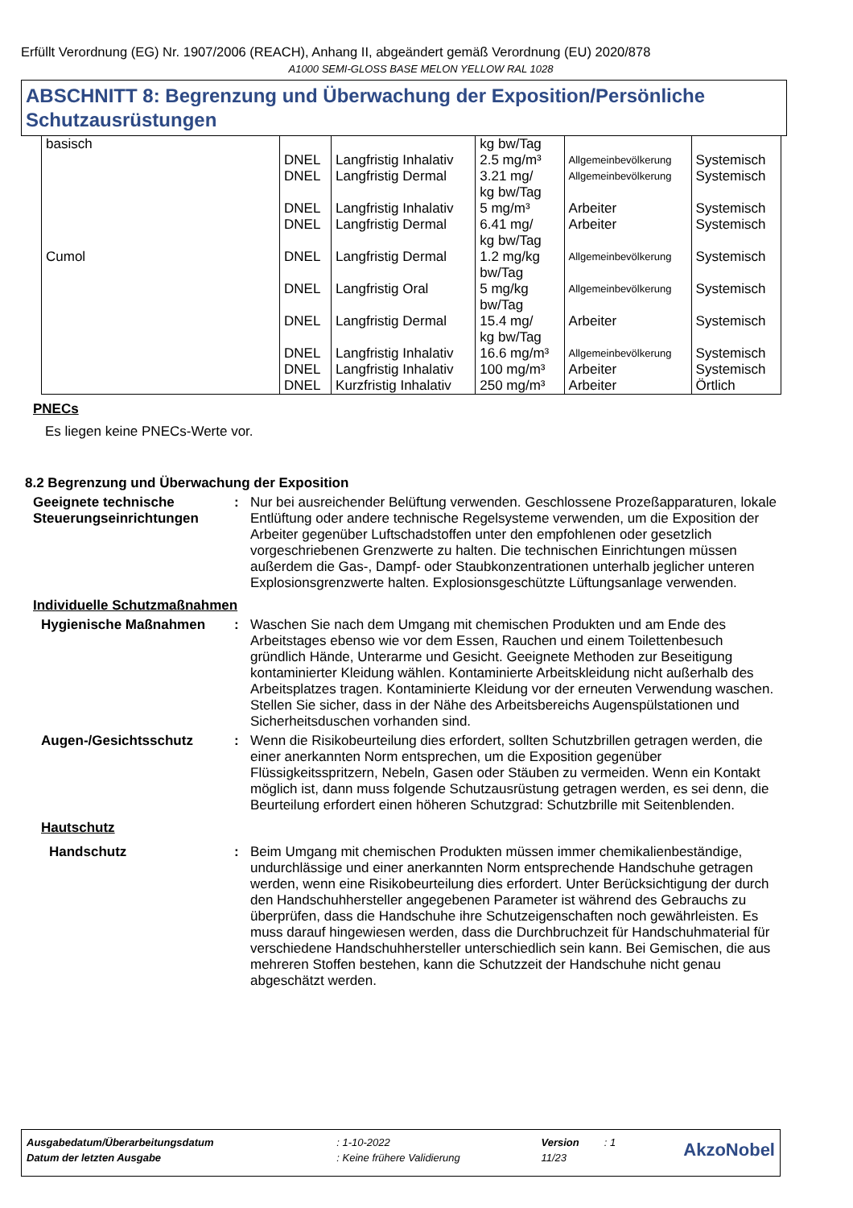Erfüllt Verordnung (EG) Nr. 1907/2006 (REACH), Anhang II, abgeändert gemäß Verordnung (EU) 2020/878
A1000 SEMI-GLOSS BASE MELON YELLOW RAL 1028
ABSCHNITT 8: Begrenzung und Überwachung der Exposition/Persönliche Schutzausrüstungen
| basisch | | | kg bw/Tag | | |
| | DNEL | Langfristig Inhalativ | 2.5 mg/m³ | Allgemeinbevölkerung | Systemisch |
| | DNEL | Langfristig Dermal | 3.21 mg/ kg bw/Tag | Allgemeinbevölkerung | Systemisch |
| | DNEL | Langfristig Inhalativ | 5 mg/m³ | Arbeiter | Systemisch |
| | DNEL | Langfristig Dermal | 6.41 mg/ kg bw/Tag | Arbeiter | Systemisch |
| Cumol | DNEL | Langfristig Dermal | 1.2 mg/kg bw/Tag | Allgemeinbevölkerung | Systemisch |
| | DNEL | Langfristig Oral | 5 mg/kg bw/Tag | Allgemeinbevölkerung | Systemisch |
| | DNEL | Langfristig Dermal | 15.4 mg/ kg bw/Tag | Arbeiter | Systemisch |
| | DNEL | Langfristig Inhalativ | 16.6 mg/m³ | Allgemeinbevölkerung | Systemisch |
| | DNEL | Langfristig Inhalativ | 100 mg/m³ | Arbeiter | Systemisch |
| | DNEL | Kurzfristig Inhalativ | 250 mg/m³ | Arbeiter | Örtlich |
PNECs
Es liegen keine PNECs-Werte vor.
8.2 Begrenzung und Überwachung der Exposition
Geeignete technische Steuerungseinrichtungen
: Nur bei ausreichender Belüftung verwenden. Geschlossene Prozeßapparaturen, lokale Entlüftung oder andere technische Regelsysteme verwenden, um die Exposition der Arbeiter gegenüber Luftschadstoffen unter den empfohlenen oder gesetzlich vorgeschriebenen Grenzwerte zu halten. Die technischen Einrichtungen müssen außerdem die Gas-, Dampf- oder Staubkonzentrationen unterhalb jeglicher unteren Explosionsgrenzwerte halten. Explosionsgeschützte Lüftungsanlage verwenden.
Individuelle Schutzmaßnahmen
Hygienische Maßnahmen : Waschen Sie nach dem Umgang mit chemischen Produkten und am Ende des Arbeitstages ebenso wie vor dem Essen, Rauchen und einem Toilettenbesuch gründlich Hände, Unterarme und Gesicht. Geeignete Methoden zur Beseitigung kontaminierter Kleidung wählen. Kontaminierte Arbeitskleidung nicht außerhalb des Arbeitsplatzes tragen. Kontaminierte Kleidung vor der erneuten Verwendung waschen. Stellen Sie sicher, dass in der Nähe des Arbeitsbereichs Augenspülstationen und Sicherheitsduschen vorhanden sind.
Augen-/Gesichtsschutz : Wenn die Risikobeurteilung dies erfordert, sollten Schutzbrillen getragen werden, die einer anerkannten Norm entsprechen, um die Exposition gegenüber Flüssigkeitsspritzern, Nebeln, Gasen oder Stäuben zu vermeiden. Wenn ein Kontakt möglich ist, dann muss folgende Schutzausrüstung getragen werden, es sei denn, die Beurteilung erfordert einen höheren Schutzgrad: Schutzbrille mit Seitenblenden.
Hautschutz
Handschutz : Beim Umgang mit chemischen Produkten müssen immer chemikalienbeständige, undurchlässige und einer anerkannten Norm entsprechende Handschuhe getragen werden, wenn eine Risikobeurteilung dies erfordert. Unter Berücksichtigung der durch den Handschuhhersteller angegebenen Parameter ist während des Gebrauchs zu überprüfen, dass die Handschuhe ihre Schutzeigenschaften noch gewährleisten. Es muss darauf hingewiesen werden, dass die Durchbruchzeit für Handschuhmaterial für verschiedene Handschuhhersteller unterschiedlich sein kann. Bei Gemischen, die aus mehreren Stoffen bestehen, kann die Schutzzeit der Handschuhe nicht genau abgeschätzt werden.
| Ausgabedatum/Überarbeitungsdatum | : 1-10-2022 | Version | : 1 | AkzoNobel |
| Datum der letzten Ausgabe | : Keine frühere Validierung | 11/23 | | |